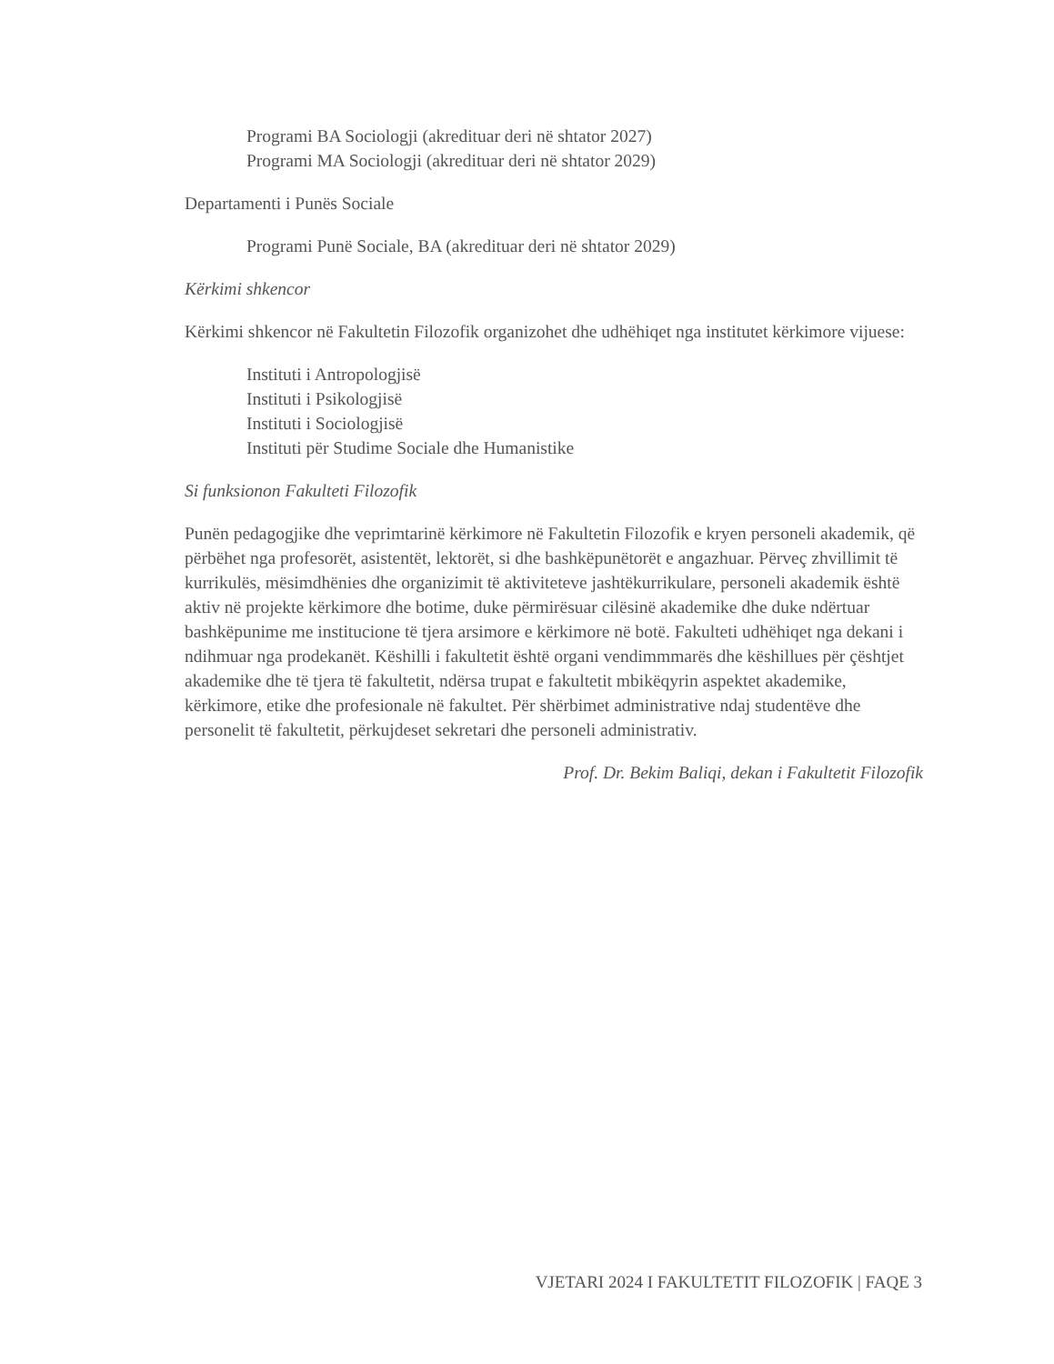Programi BA Sociologji (akredituar deri në shtator 2027)
Programi MA Sociologji (akredituar deri në shtator 2029)
Departamenti i Punës Sociale
Programi Punë Sociale, BA (akredituar deri në shtator 2029)
Kërkimi shkencor
Kërkimi shkencor në Fakultetin Filozofik organizohet dhe udhëhiqet nga institutet kërkimore vijuese:
Instituti i Antropologjisë
Instituti i Psikologjisë
Instituti i Sociologjisë
Instituti për Studime Sociale dhe Humanistike
Si funksionon Fakulteti Filozofik
Punën pedagogjike dhe veprimtarinë kërkimore në Fakultetin Filozofik e kryen personeli akademik, që përbëhet nga profesorët, asistentët, lektorët, si dhe bashkëpunëtorët e angazhuar. Përveç zhvillimit të kurrikulës, mësimdhënies dhe organizimit të aktiviteteve jashtëkurrikulare, personeli akademik është aktiv në projekte kërkimore dhe botime, duke përmirësuar cilësinë akademike dhe duke ndërtuar bashkëpunime me institucione të tjera arsimore e kërkimore në botë. Fakulteti udhëhiqet nga dekani i ndihmuar nga prodekanët. Këshilli i fakultetit është organi vendimmmarës dhe këshillues për çështjet akademike dhe të tjera të fakultetit, ndërsa trupat e fakultetit mbikëqyrin aspektet akademike, kërkimore, etike dhe profesionale në fakultet. Për shërbimet administrative ndaj studentëve dhe personelit të fakultetit, përkujdeset sekretari dhe personeli administrativ.
Prof. Dr. Bekim Baliqi, dekan i Fakultetit Filozofik
VJETARI 2024 I FAKULTETIT FILOZOFIK | FAQE 3